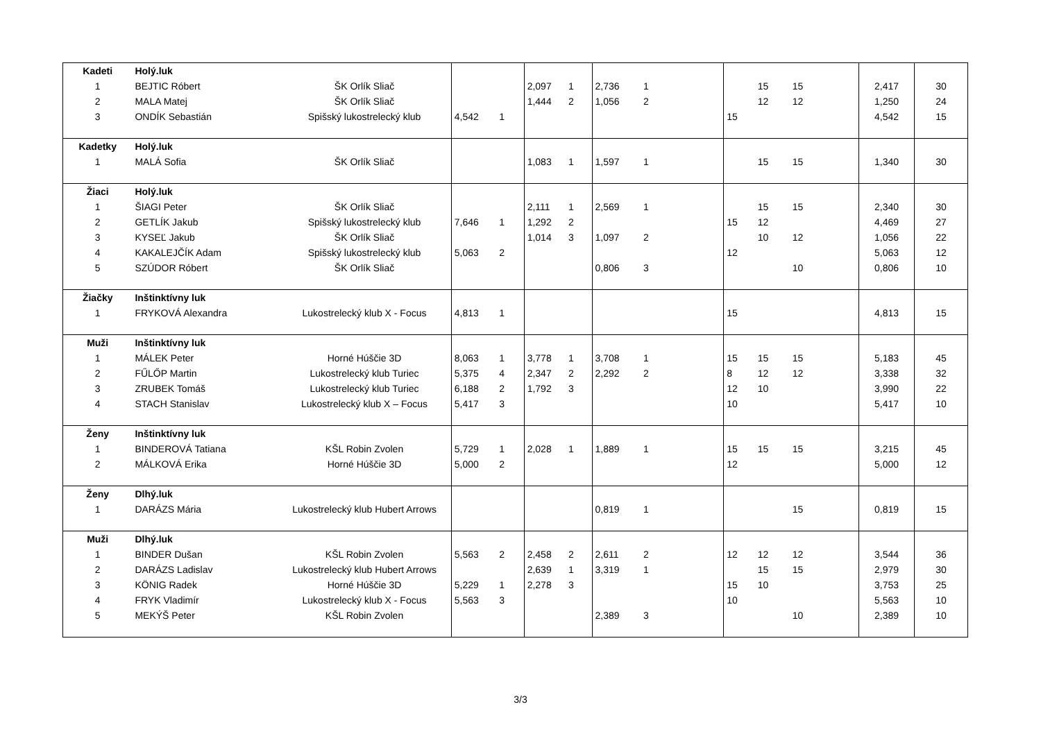| Kadeti | Holý.luk | | | | | | | | | | | | |
| 1 | BEJTIC Róbert | ŠK Orlík Sliač | | | 2,097 | 1 | 2,736 | 1 | | 15 | 15 | 2,417 | 30 |
| 2 | MALA Matej | ŠK Orlík Sliač | | | 1,444 | 2 | 1,056 | 2 | | 12 | 12 | 1,250 | 24 |
| 3 | ONDÍK Sebastián | Spišský lukostrelecký klub | 4,542 | 1 | | | | | 15 | | | 4,542 | 15 |
| Kadetky | Holý.luk | | | | | | | | | | | | |
| 1 | MALÁ Sofia | ŠK Orlík Sliač | | | 1,083 | 1 | 1,597 | 1 | | 15 | 15 | 1,340 | 30 |
| Žiaci | Holý.luk | | | | | | | | | | | | |
| 1 | ŠIAGI Peter | ŠK Orlík Sliač | | | 2,111 | 1 | 2,569 | 1 | | 15 | 15 | 2,340 | 30 |
| 2 | GETLÍK Jakub | Spišský lukostrelecký klub | 7,646 | 1 | 1,292 | 2 | | | 15 | 12 | | 4,469 | 27 |
| 3 | KYSEĽ Jakub | ŠK Orlík Sliač | | | 1,014 | 3 | 1,097 | 2 | | 10 | 12 | 1,056 | 22 |
| 4 | KAKALEJČÍK Adam | Spišský lukostrelecký klub | 5,063 | 2 | | | | | 12 | | | 5,063 | 12 |
| 5 | SZÚDOR Róbert | ŠK Orlík Sliač | | | | | 0,806 | 3 | | | 10 | 0,806 | 10 |
| Žiačky | Inštinktívny luk | | | | | | | | | | | | |
| 1 | FRYKOVÁ Alexandra | Lukostrelecký klub X - Focus | 4,813 | 1 | | | | | 15 | | | 4,813 | 15 |
| Muži | Inštinktívny luk | | | | | | | | | | | | |
| 1 | MÁLEK Peter | Horné Húščie 3D | 8,063 | 1 | 3,778 | 1 | 3,708 | 1 | 15 | 15 | 15 | 5,183 | 45 |
| 2 | FŰLŐP Martin | Lukostrelecký klub Turiec | 5,375 | 4 | 2,347 | 2 | 2,292 | 2 | 8 | 12 | 12 | 3,338 | 32 |
| 3 | ZRUBEK Tomáš | Lukostrelecký klub Turiec | 6,188 | 2 | 1,792 | 3 | | | 12 | 10 | | 3,990 | 22 |
| 4 | STACH Stanislav | Lukostrelecký klub X – Focus | 5,417 | 3 | | | | | 10 | | | 5,417 | 10 |
| Ženy | Inštinktívny luk | | | | | | | | | | | | |
| 1 | BINDEROVÁ Tatiana | KŠL Robin Zvolen | 5,729 | 1 | 2,028 | 1 | 1,889 | 1 | 15 | 15 | 15 | 3,215 | 45 |
| 2 | MÁLKOVÁ Erika | Horné Húščie 3D | 5,000 | 2 | | | | | 12 | | | 5,000 | 12 |
| Ženy | Dlhý.luk | | | | | | | | | | | | |
| 1 | DARÁZS Mária | Lukostrelecký klub Hubert Arrows | | | | | 0,819 | 1 | | | 15 | 0,819 | 15 |
| Muži | Dlhý.luk | | | | | | | | | | | | |
| 1 | BINDER Dušan | KŠL Robin Zvolen | 5,563 | 2 | 2,458 | 2 | 2,611 | 2 | 12 | 12 | 12 | 3,544 | 36 |
| 2 | DARÁZS Ladislav | Lukostrelecký klub Hubert Arrows | | | 2,639 | 1 | 3,319 | 1 | | 15 | 15 | 2,979 | 30 |
| 3 | KÖNIG Radek | Horné Húščie 3D | 5,229 | 1 | 2,278 | 3 | | | 15 | 10 | | 3,753 | 25 |
| 4 | FRYK Vladimír | Lukostrelecký klub X - Focus | 5,563 | 3 | | | | | 10 | | | 5,563 | 10 |
| 5 | MEKÝŠ Peter | KŠL Robin Zvolen | | | | | 2,389 | 3 | | | 10 | 2,389 | 10 |
3/3